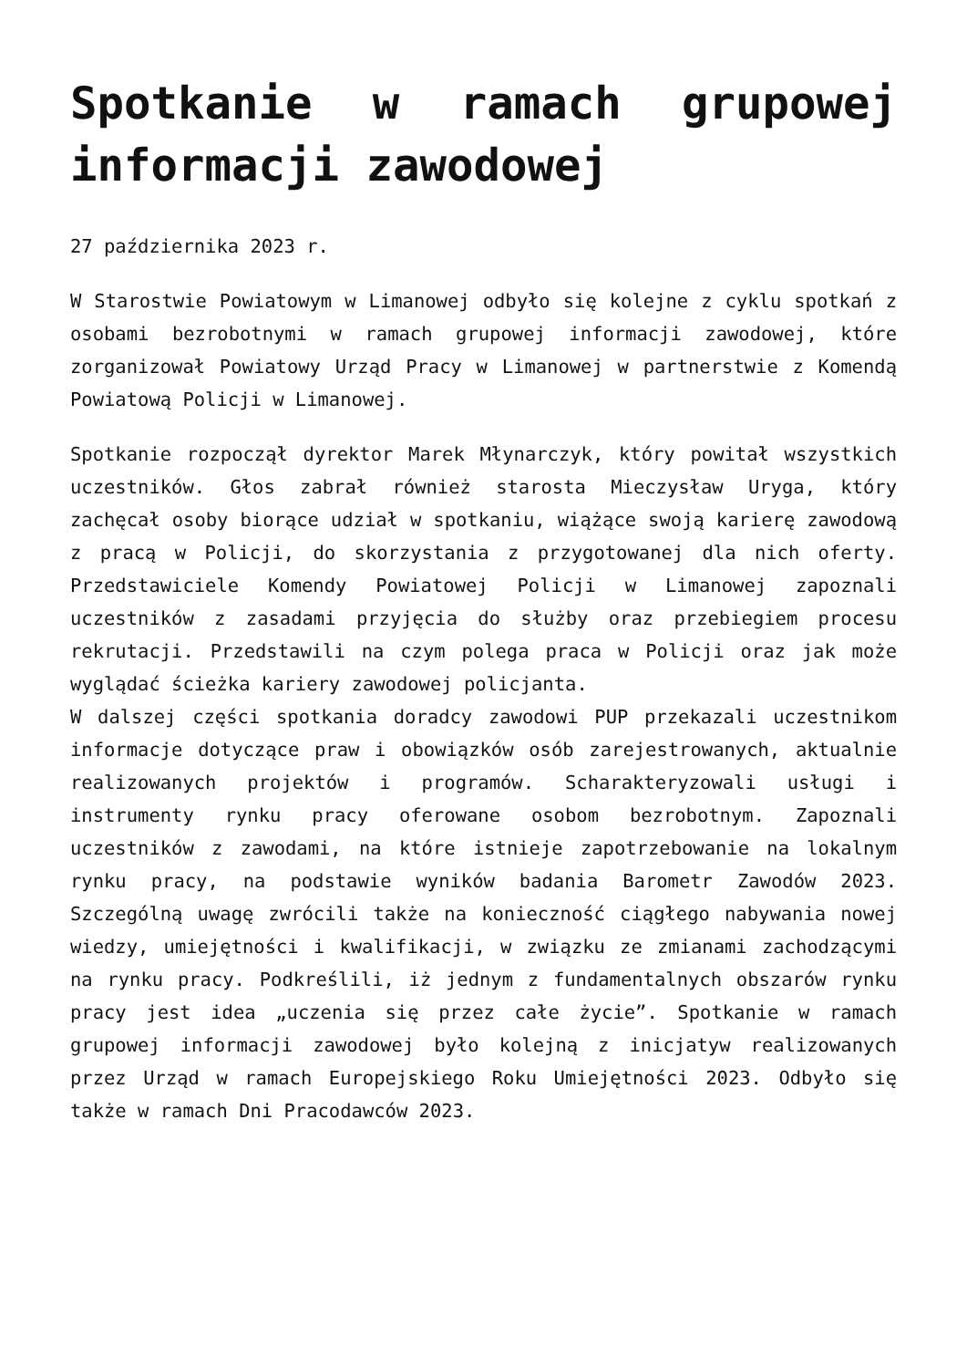Spotkanie w ramach grupowej informacji zawodowej
27 października 2023 r.
W Starostwie Powiatowym w Limanowej odbyło się kolejne z cyklu spotkań z osobami bezrobotnymi w ramach grupowej informacji zawodowej, które zorganizował Powiatowy Urząd Pracy w Limanowej w partnerstwie z Komendą Powiatową Policji w Limanowej.
Spotkanie rozpoczął dyrektor Marek Młynarczyk, który powitał wszystkich uczestników. Głos zabrał również starosta Mieczysław Uryga, który zachęcał osoby biorące udział w spotkaniu, wiążące swoją karierę zawodową z pracą w Policji, do skorzystania z przygotowanej dla nich oferty. Przedstawiciele Komendy Powiatowej Policji w Limanowej zapoznali uczestników z zasadami przyjęcia do służby oraz przebiegiem procesu rekrutacji. Przedstawili na czym polega praca w Policji oraz jak może wyglądać ścieżka kariery zawodowej policjanta.
W dalszej części spotkania doradcy zawodowi PUP przekazali uczestnikom informacje dotyczące praw i obowiązków osób zarejestrowanych, aktualnie realizowanych projektów i programów. Scharakteryzowali usługi i instrumenty rynku pracy oferowane osobom bezrobotnym. Zapoznali uczestników z zawodami, na które istnieje zapotrzebowanie na lokalnym rynku pracy, na podstawie wyników badania Barometr Zawodów 2023. Szczególną uwagę zwrócili także na konieczność ciągłego nabywania nowej wiedzy, umiejętności i kwalifikacji, w związku ze zmianami zachodzącymi na rynku pracy. Podkreślili, iż jednym z fundamentalnych obszarów rynku pracy jest idea „uczenia się przez całe życie”. Spotkanie w ramach grupowej informacji zawodowej było kolejną z inicjatyw realizowanych przez Urząd w ramach Europejskiego Roku Umiejętności 2023. Odbyło się także w ramach Dni Pracodawców 2023.